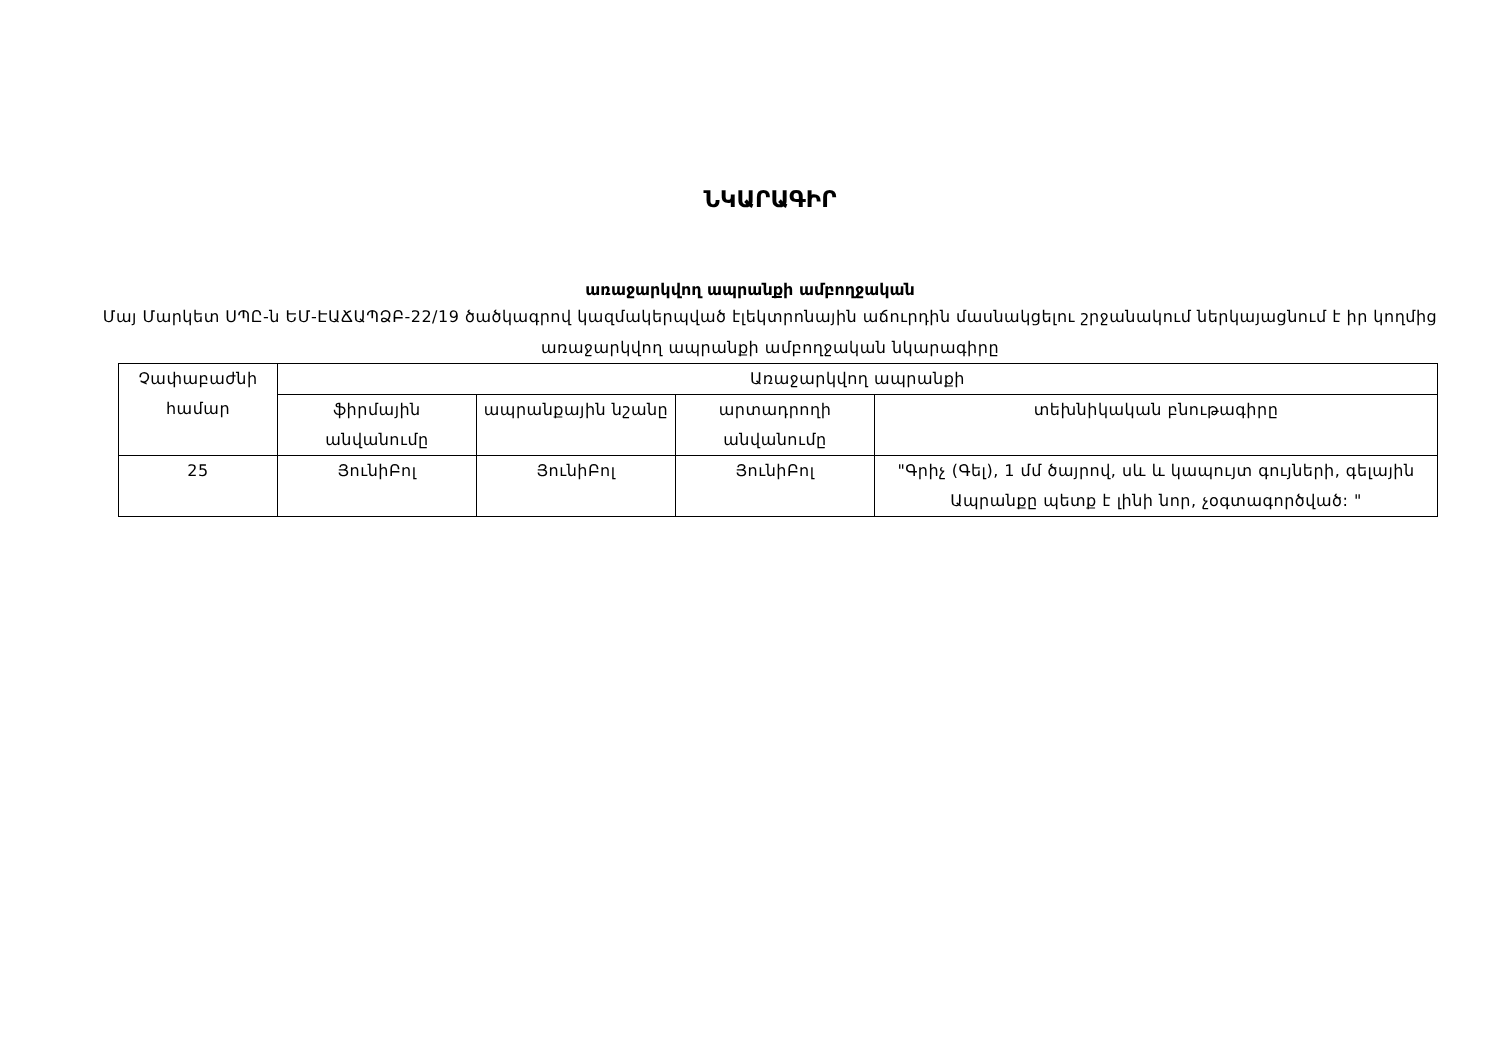ՆԿԱՐԱԳԻՐ
առաջարկվող ապրանքի ամբողջական
Մայ Մարկետ ՍՊԸ-ն ԵՄ-ԷԱՃԱՊՁԲ-22/19 ծածկագրով կազմակերպված էլեկտրոնային աճուրդին մասնակցելու շրջանակում ներկայացնում է իր կողմից առաջարկվող ապրանքի ամբողջական նկարագիրը
| Չափաբաժնի համար | Առաջարկվող ապրանքի | | | |
| --- | --- | --- | --- | --- |
| | ֆիրմային անվանումը | ապրանքային նշանը | արտադրողի անվանումը | տեխնիկական բնութագիրը |
| 25 | ՅունիԲոլ | ՅունիԲոլ | ՅունիԲոլ | "Գրիչ (Գել), 1 մմ ծայրով, սև և կապույտ գույների, գելային Ապրանքը պետք է լինի նոր, չօգտագործված: " |